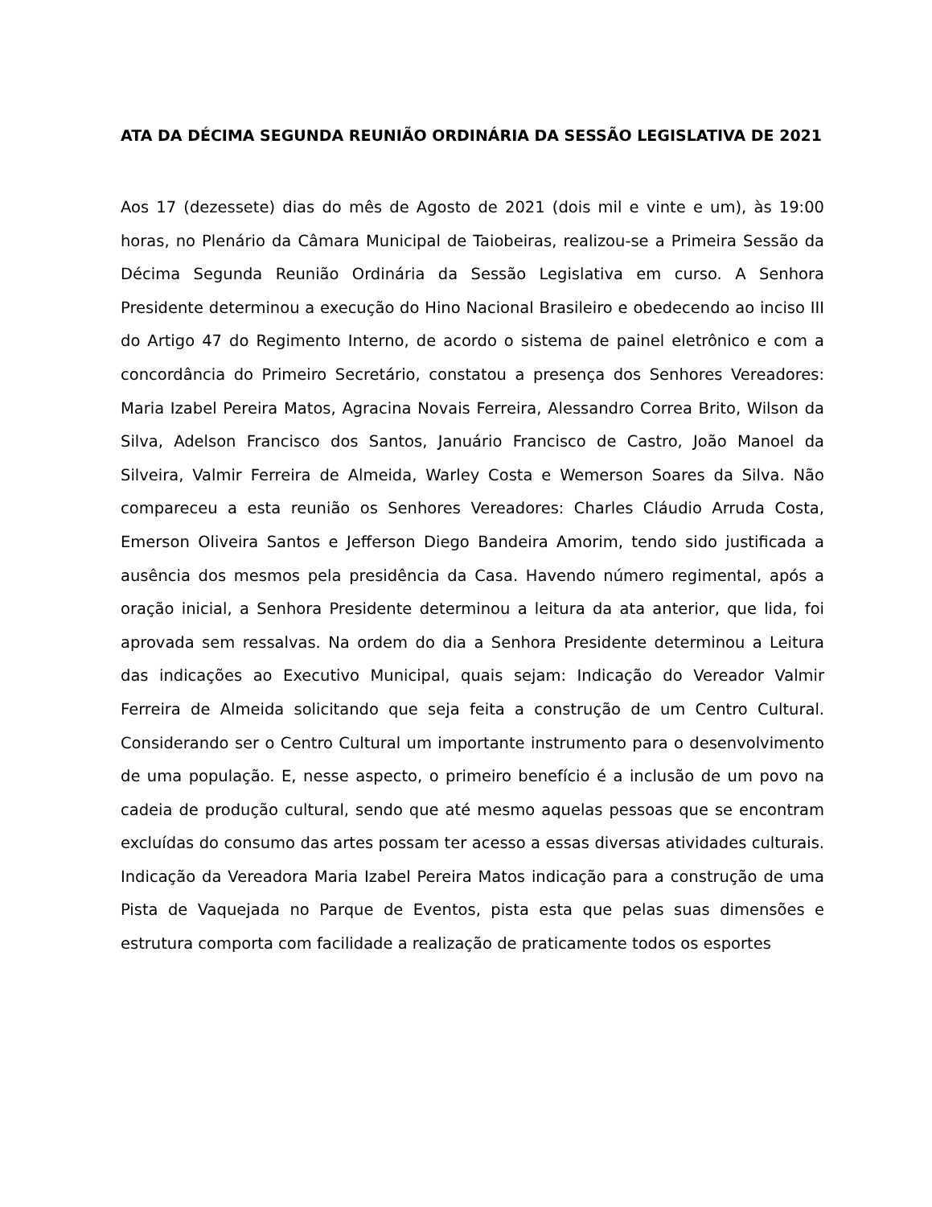ATA DA DÉCIMA SEGUNDA REUNIÃO ORDINÁRIA DA SESSÃO LEGISLATIVA DE 2021
Aos 17 (dezessete) dias do mês de Agosto de 2021 (dois mil e vinte e um), às 19:00 horas, no Plenário da Câmara Municipal de Taiobeiras, realizou-se a Primeira Sessão da Décima Segunda Reunião Ordinária da Sessão Legislativa em curso. A Senhora Presidente determinou a execução do Hino Nacional Brasileiro e obedecendo ao inciso III do Artigo 47 do Regimento Interno, de acordo o sistema de painel eletrônico e com a concordância do Primeiro Secretário, constatou a presença dos Senhores Vereadores: Maria Izabel Pereira Matos, Agracina Novais Ferreira, Alessandro Correa Brito, Wilson da Silva, Adelson Francisco dos Santos, Januário Francisco de Castro, João Manoel da Silveira, Valmir Ferreira de Almeida, Warley Costa e Wemerson Soares da Silva. Não compareceu a esta reunião os Senhores Vereadores: Charles Cláudio Arruda Costa, Emerson Oliveira Santos e Jefferson Diego Bandeira Amorim, tendo sido justificada a ausência dos mesmos pela presidência da Casa. Havendo número regimental, após a oração inicial, a Senhora Presidente determinou a leitura da ata anterior, que lida, foi aprovada sem ressalvas. Na ordem do dia a Senhora Presidente determinou a Leitura das indicações ao Executivo Municipal, quais sejam: Indicação do Vereador Valmir Ferreira de Almeida solicitando que seja feita a construção de um Centro Cultural. Considerando ser o Centro Cultural um importante instrumento para o desenvolvimento de uma população. E, nesse aspecto, o primeiro benefício é a inclusão de um povo na cadeia de produção cultural, sendo que até mesmo aquelas pessoas que se encontram excluídas do consumo das artes possam ter acesso a essas diversas atividades culturais. Indicação da Vereadora Maria Izabel Pereira Matos indicação para a construção de uma Pista de Vaquejada no Parque de Eventos, pista esta que pelas suas dimensões e estrutura comporta com facilidade a realização de praticamente todos os esportes